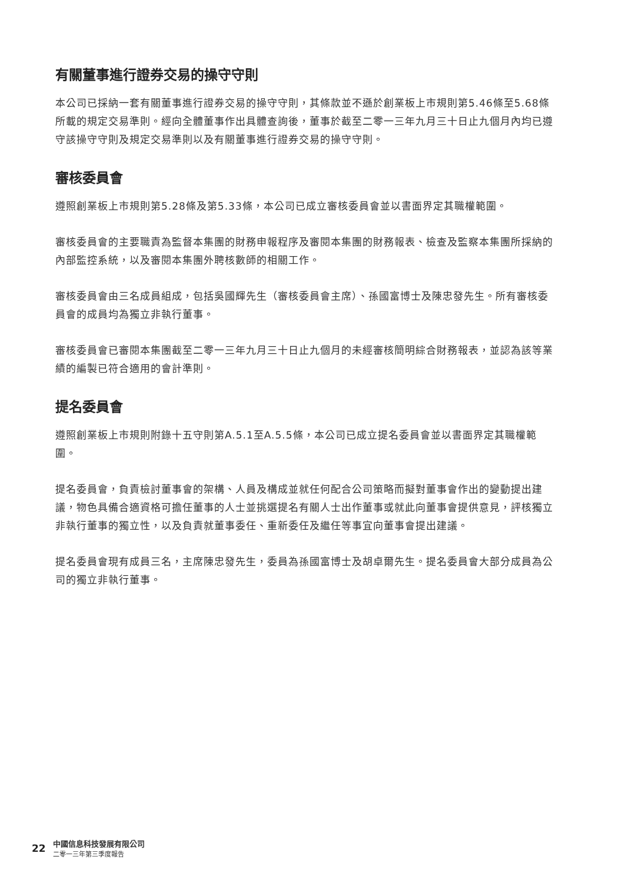有關董事進行證券交易的操守守則
本公司已採納一套有關董事進行證券交易的操守守則，其條款並不遜於創業板上市規則第5.46條至5.68條所載的規定交易準則。經向全體董事作出具體查詢後，董事於截至二零一三年九月三十日止九個月內均已遵守該操守守則及規定交易準則以及有關董事進行證券交易的操守守則。
審核委員會
遵照創業板上市規則第5.28條及第5.33條，本公司已成立審核委員會並以書面界定其職權範圍。
審核委員會的主要職責為監督本集團的財務申報程序及審閱本集團的財務報表、檢查及監察本集團所採納的內部監控系統，以及審閱本集團外聘核數師的相關工作。
審核委員會由三名成員組成，包括吳國輝先生（審核委員會主席）、孫國富博士及陳忠發先生。所有審核委員會的成員均為獨立非執行董事。
審核委員會已審閱本集團截至二零一三年九月三十日止九個月的未經審核簡明綜合財務報表，並認為該等業績的編製已符合適用的會計準則。
提名委員會
遵照創業板上市規則附錄十五守則第A.5.1至A.5.5條，本公司已成立提名委員會並以書面界定其職權範圍。
提名委員會，負責檢討董事會的架構、人員及構成並就任何配合公司策略而擬對董事會作出的變動提出建議，物色具備合適資格可擔任董事的人士並挑選提名有關人士出作董事或就此向董事會提供意見，評核獨立非執行董事的獨立性，以及負責就董事委任、重新委任及繼任等事宜向董事會提出建議。
提名委員會現有成員三名，主席陳忠發先生，委員為孫國富博士及胡卓爾先生。提名委員會大部分成員為公司的獨立非執行董事。
22
中國信息科技發展有限公司
二零一三年第三季度報告